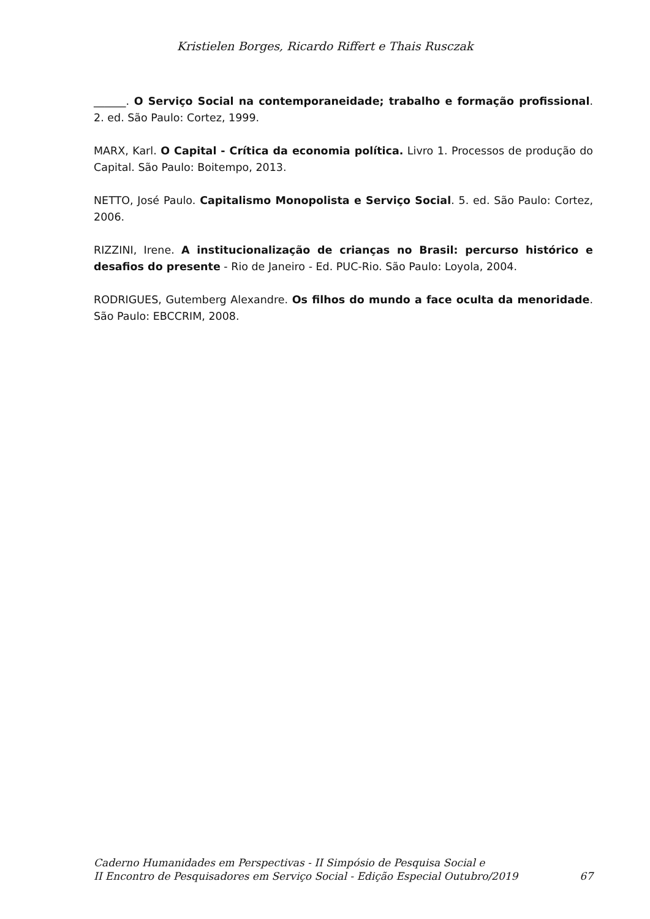Kristielen Borges, Ricardo Riffert e Thais Rusczak
______. O Serviço Social na contemporaneidade; trabalho e formação profissional. 2. ed. São Paulo: Cortez, 1999.
MARX, Karl. O Capital - Crítica da economia política. Livro 1. Processos de produção do Capital. São Paulo: Boitempo, 2013.
NETTO, José Paulo. Capitalismo Monopolista e Serviço Social. 5. ed. São Paulo: Cortez, 2006.
RIZZINI, Irene. A institucionalização de crianças no Brasil: percurso histórico e desafios do presente - Rio de Janeiro - Ed. PUC-Rio. São Paulo: Loyola, 2004.
RODRIGUES, Gutemberg Alexandre. Os filhos do mundo a face oculta da menoridade. São Paulo: EBCCRIM, 2008.
Caderno Humanidades em Perspectivas - II Simpósio de Pesquisa Social e
II Encontro de Pesquisadores em Serviço Social - Edição Especial Outubro/2019 67